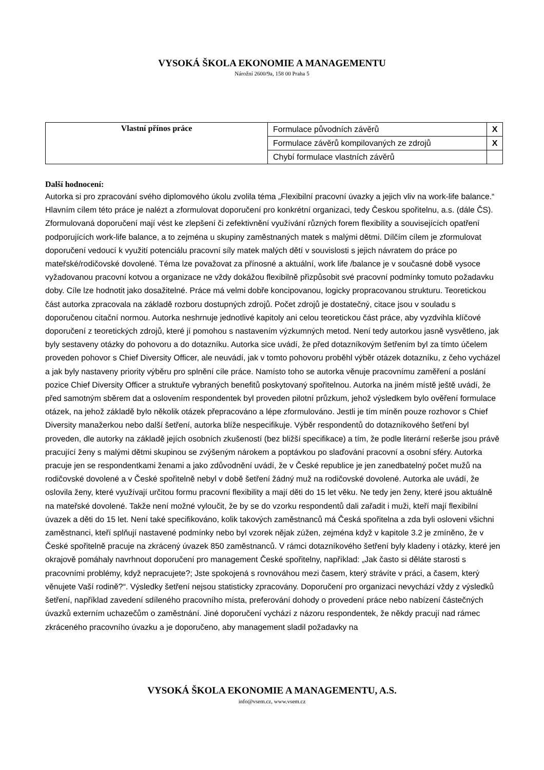VYSOKÁ ŠKOLA EKONOMIE A MANAGEMENTU
Nárožní 2600/9a, 158 00 Praha 5
| Vlastní přínos práce | Formulace původních závěrů | X |
| | Formulace závěrů kompilovaných ze zdrojů | X |
| | Chybí formulace vlastních závěrů | |
Další hodnocení:
Autorka si pro zpracování svého diplomového úkolu zvolila téma „Flexibilní pracovní úvazky a jejich vliv na work-life balance.“ Hlavním cílem této práce je nalézt a zformulovat doporučení pro konkrétní organizaci, tedy Českou spořitelnu, a.s. (dále ČS). Zformulovaná doporučení mají vést ke zlepšení či zefektivnění využívání různých forem flexibility a souvisejících opatření podporujících work-life balance, a to zejména u skupiny zaměstnaných matek s malými dětmi. Dílčím cílem je zformulovat doporučení vedoucí k využití potenciálu pracovní síly matek malých dětí v souvislosti s jejich návratem do práce po mateřské/rodičovské dovolené. Téma lze považovat za přínosné a aktuální, work life /balance je v současné době vysoce vyžadovanou pracovní kotvou a organizace ne vždy dokážou flexibilně přizpůsobit své pracovní podmínky tomuto požadavku doby. Cíle lze hodnotit jako dosažitelné. Práce má velmi dobře koncipovanou, logicky propracovanou strukturu. Teoretickou část autorka zpracovala na základě rozboru dostupných zdrojů. Počet zdrojů je dostatečný, citace jsou v souladu s doporučenou citační normou. Autorka neshrnuje jednotlivé kapitoly ani celou teoretickou část práce, aby vyzdvihla klíčové doporučení z teoretických zdrojů, které jí pomohou s nastavením výzkumných metod. Není tedy autorkou jasně vysvětleno, jak byly sestaveny otázky do pohovoru a do dotazníku. Autorka sice uvádí, že před dotazníkovým šetřením byl za tímto účelem proveden pohovor s Chief Diversity Officer, ale neuvádí, jak v tomto pohovoru proběhl výběr otázek dotazníku, z čeho vycházel a jak byly nastaveny priority výběru pro splnění cíle práce. Namísto toho se autorka věnuje pracovnímu zaměření a poslání pozice Chief Diversity Officer a struktuře vybraných benefitů poskytovaný spořitelnou. Autorka na jiném místě ještě uvádí, že před samotným sběrem dat a oslovením respondentek byl proveden pilotní průzkum, jehož výsledkem bylo ověření formulace otázek, na jehož základě bylo několik otázek přepracováno a lépe zformulováno. Jestli je tím míněn pouze rozhovor s Chief Diversity manažerkou nebo další šetření, autorka blíže nespecifikuje. Výběr respondentů do dotazníkového šetření byl proveden, dle autorky na základě jejích osobních zkušeností (bez bližší specifikace) a tím, že podle literární rešerše jsou právě pracující ženy s malými dětmi skupinou se zvýšeným nárokem a poptávkou po slaďování pracovní a osobní sféry. Autorka pracuje jen se respondentkami ženami a jako zdůvodnění uvádí, že v České republice je jen zanedbatelný počet mužů na rodičovské dovolené a v České spořitelně nebyl v době šetření žádný muž na rodičovské dovolené. Autorka ale uvádí, že oslovila ženy, které využívají určitou formu pracovní flexibility a mají děti do 15 let věku. Ne tedy jen ženy, které jsou aktuálně na mateřské dovolené. Takže není možné vyloučit, že by se do vzorku respondentů dali zařadit i muži, kteří mají flexibilní úvazek a děti do 15 let. Není také specifikováno, kolik takových zaměstnanců má Česká spořitelna a zda byli osloveni všichni zaměstnanci, kteří splňují nastavené podmínky nebo byl vzorek nějak zúžen, zejména když v kapitole 3.2 je zmíněno, že v České spořitelně pracuje na zkrácený úvazek 850 zaměstnanců. V rámci dotazníkového šetření byly kladeny i otázky, které jen okrajově pomáhaly navrhnout doporučení pro management České spořitelny, například: „Jak často si děláte starosti s pracovními problémy, když nepracujete?; Jste spokojená s rovnováhou mezi časem, který strávíte v práci, a časem, který věnujete Vaší rodině?“. Výsledky šetření nejsou statisticky zpracovány. Doporučení pro organizaci nevychází vždy z výsledků šetření, například zavedení sdíleného pracovního místa, preferování dohody o provedení práce nebo nabízení částečných úvazků externím uchazečům o zaměstnání. Jiné doporučení vychází z názoru respondentek, že někdy pracují nad rámec zkráceného pracovního úvazku a je doporučeno, aby management sladil požadavky na
VYSOKÁ ŠKOLA EKONOMIE A MANAGEMENTU, A.S.
info@vsem.cz, www.vsem.cz